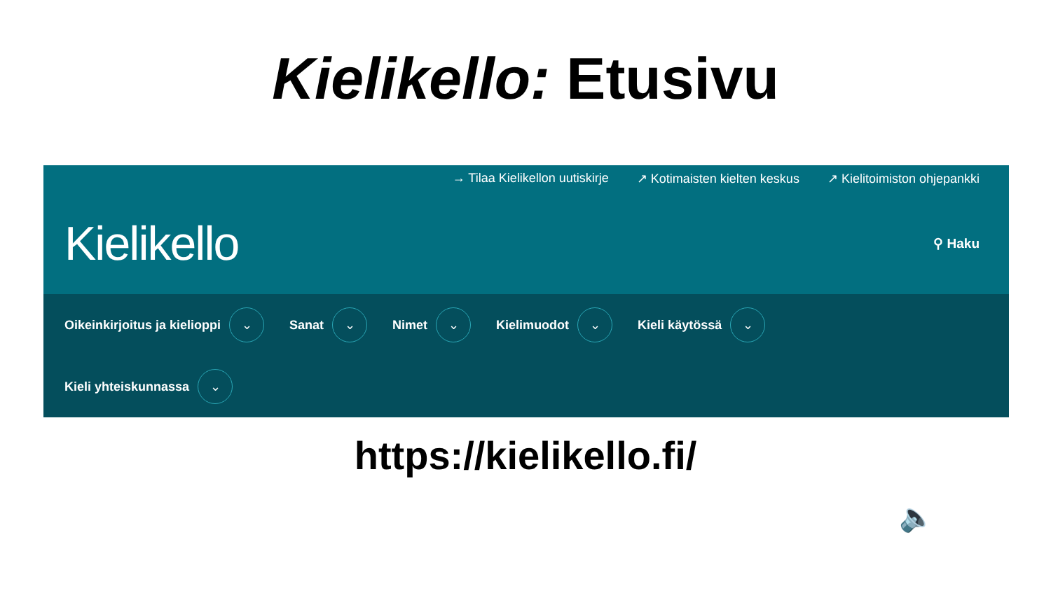Kielikello: Etusivu
→ Tilaa Kielikellon uutiskirje ↗ Kotimaisten kielten keskus ↗ Kielitoimiston ohjepankki
Kielikello ⚲ Haku
Oikeinkirjoitus ja kielioppi ⌄
Sanat ⌄
Nimet ⌄
Kielimuodot ⌄
Kieli käytössä ⌄
Kieli yhteiskunnassa ⌄
https://kielikello.fi/
🔈